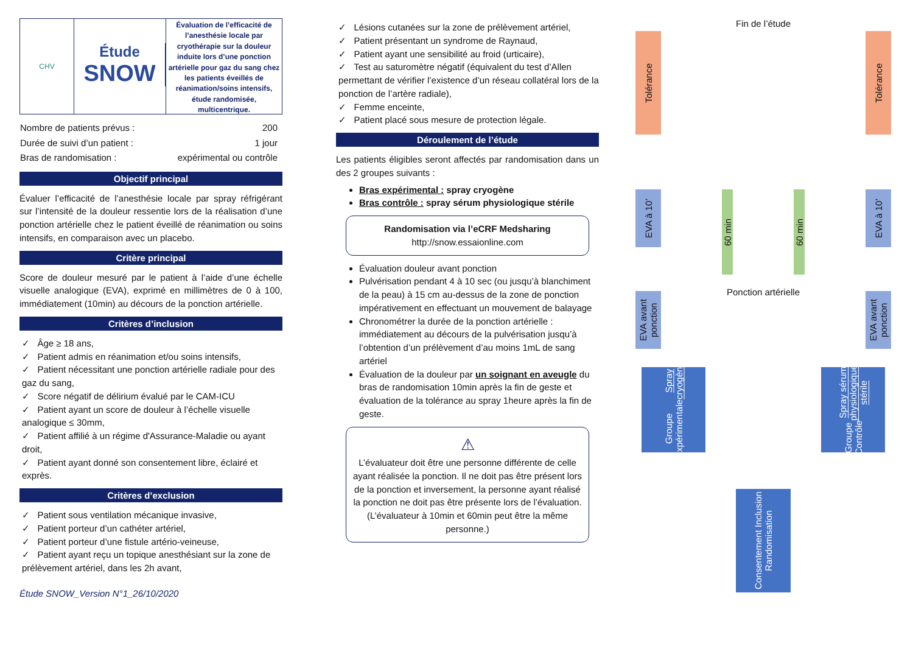CHV
Étude
SNOW
Évaluation de l’efficacité de l’anesthésie locale par cryothérapie sur la douleur induite lors d’une ponction artérielle pour gaz du sang chez les patients éveillés de réanimation/soins intensifs, étude randomisée, multicentrique.
| Nombre de patients prévus : | 200 |
| Durée de suivi d’un patient : | 1 jour |
| Bras de randomisation : | expérimental ou contrôle |
Objectif principal
Évaluer l’efficacité de l’anesthésie locale par spray réfrigérant sur l’intensité de la douleur ressentie lors de la réalisation d’une ponction artérielle chez le patient éveillé de réanimation ou soins intensifs, en comparaison avec un placebo.
Critère principal
Score de douleur mesuré par le patient à l’aide d’une échelle visuelle analogique (EVA), exprimé en millimètres de 0 à 100, immédiatement (10min) au décours de la ponction artérielle.
Critères d’inclusion
✓ Âge ≥ 18 ans,
✓ Patient admis en réanimation et/ou soins intensifs,
✓ Patient nécessitant une ponction artérielle radiale pour des gaz du sang,
✓ Score négatif de délirium évalué par le CAM-ICU
✓ Patient ayant un score de douleur à l’échelle visuelle analogique ≤ 30mm,
✓ Patient affilié à un régime d'Assurance-Maladie ou ayant droit,
✓ Patient ayant donné son consentement libre, éclairé et exprès.
Critères d’exclusion
✓ Patient sous ventilation mécanique invasive,
✓ Patient porteur d’un cathéter artériel,
✓ Patient porteur d’une fistule artério-veineuse,
✓ Patient ayant reçu un topique anesthésiant sur la zone de prélèvement artériel, dans les 2h avant,
Étude SNOW_Version N°1_26/10/2020
✓ Lésions cutanées sur la zone de prélèvement artériel,
✓ Patient présentant un syndrome de Raynaud,
✓ Patient ayant une sensibilité au froid (urticaire),
✓ Test au saturomètre négatif (équivalent du test d’Allen permettant de vérifier l’existence d’un réseau collatéral lors de la ponction de l’artère radiale),
✓ Femme enceinte,
✓ Patient placé sous mesure de protection légale.
Déroulement de l’étude
Les patients éligibles seront affectés par randomisation dans un des 2 groupes suivants :
Bras expérimental : spray cryogène
Bras contrôle : spray sérum physiologique stérile
Randomisation via l’eCRF Medsharing
http://snow.essaionline.com
Évaluation douleur avant ponction
Pulvérisation pendant 4 à 10 sec (ou jusqu’à blanchiment de la peau) à 15 cm au-dessus de la zone de ponction impérativement en effectuant un mouvement de balayage
Chronométrer la durée de la ponction artérielle : immédiatement au décours de la pulvérisation jusqu’à l’obtention d’un prélèvement d’au moins 1mL de sang artériel
Évaluation de la douleur par un soignant en aveugle du bras de randomisation 10min après la fin de geste et évaluation de la tolérance au spray 1heure après la fin de geste.
⚠
L’évaluateur doit être une personne différente de celle ayant réalisée la ponction. Il ne doit pas être présent lors de la ponction et inversement, la personne ayant réalisé la ponction ne doit pas être présente lors de l’évaluation. (L’évaluateur à 10min et 60min peut être la même personne.)
Fin de l’étude
Tolérance
Tolérance
EVA à 10’
60 min
60 min
EVA à 10’
Ponction artérielle
EVA avant ponction
EVA avant ponction
Groupe Expérimentale Spray cryogène
Groupe Contrôle Spray sérum physiologique stérile
Consentement Inclusion Randomisation